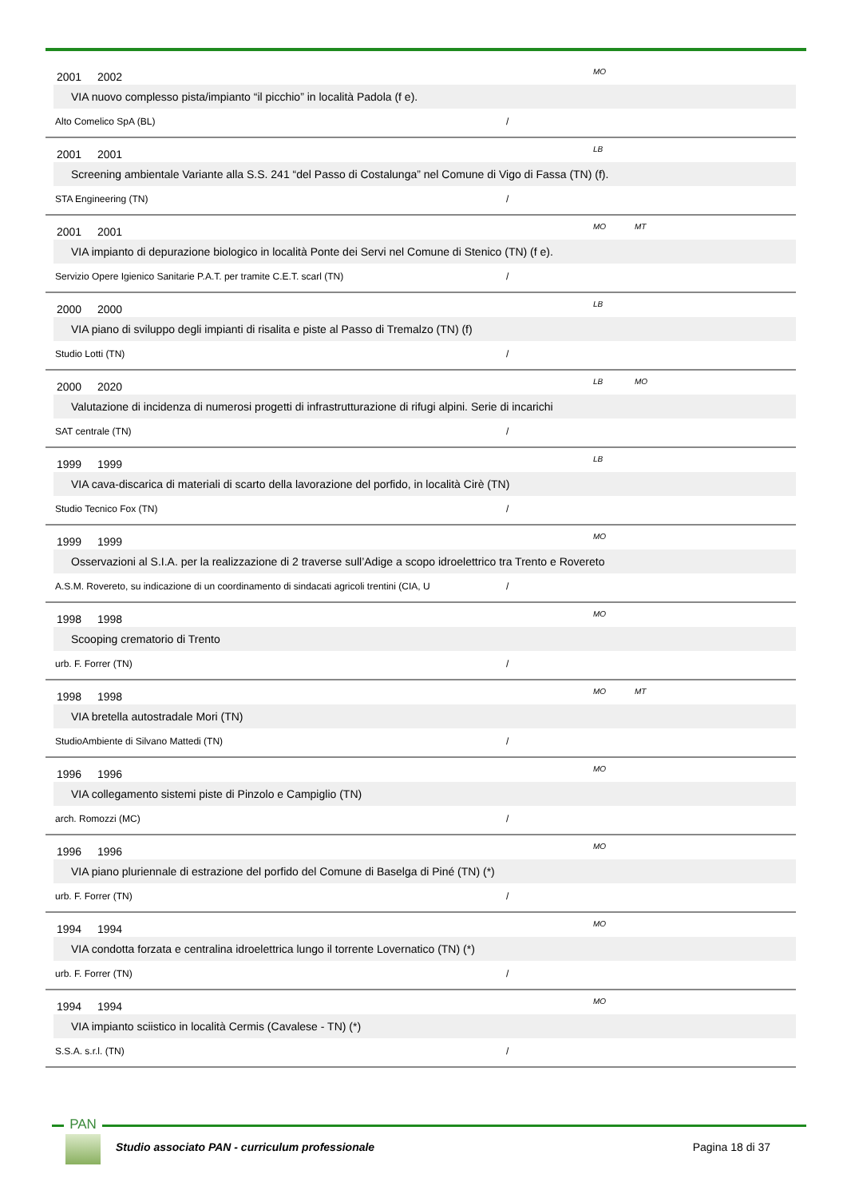2001 2002 MO
VIA nuovo complesso pista/impianto “il picchio” in località Padola (f e).
Alto Comelico SpA (BL) /
2001 2001 LB
Screening ambientale Variante alla S.S. 241 “del Passo di Costalunga” nel Comune di Vigo di Fassa (TN) (f).
STA Engineering (TN) /
2001 2001 MO MT
VIA impianto di depurazione biologico in località Ponte dei Servi nel Comune di Stenico (TN) (f e).
Servizio Opere Igienico Sanitarie P.A.T. per tramite C.E.T. scarl (TN) /
2000 2000 LB
VIA piano di sviluppo degli impianti di risalita e piste al Passo di Tremalzo (TN) (f)
Studio Lotti (TN) /
2000 2020 LB MO
Valutazione di incidenza di numerosi progetti di infrastrutturazione di rifugi alpini. Serie di incarichi
SAT centrale (TN) /
1999 1999 LB
VIA cava-discarica di materiali di scarto della lavorazione del porfido, in località Cirè (TN)
Studio Tecnico Fox (TN) /
1999 1999 MO
Osservazioni al S.I.A. per la realizzazione di 2 traverse sull’Adige a scopo idroelettrico tra Trento e Rovereto
A.S.M. Rovereto, su indicazione di un coordinamento di sindacati agricoli trentini (CIA, U /
1998 1998 MO
Scooping crematorio di Trento
urb. F. Forrer (TN) /
1998 1998 MO MT
VIA bretella autostradale Mori (TN)
StudioAmbiente di Silvano Mattedi (TN) /
1996 1996 MO
VIA collegamento sistemi piste di Pinzolo e Campiglio (TN)
arch. Romozzi (MC) /
1996 1996 MO
VIA piano pluriennale di estrazione del porfido del Comune di Baselga di Piné (TN) (*)
urb. F. Forrer (TN) /
1994 1994 MO
VIA condotta forzata e centralina idroelettrica lungo il torrente Lovernatico (TN) (*)
urb. F. Forrer (TN) /
1994 1994 MO
VIA impianto sciistico in località Cermis (Cavalese - TN) (*)
S.S.A. s.r.l. (TN) /
PAN
Studio associato PAN - curriculum professionale Pagina 18 di 37